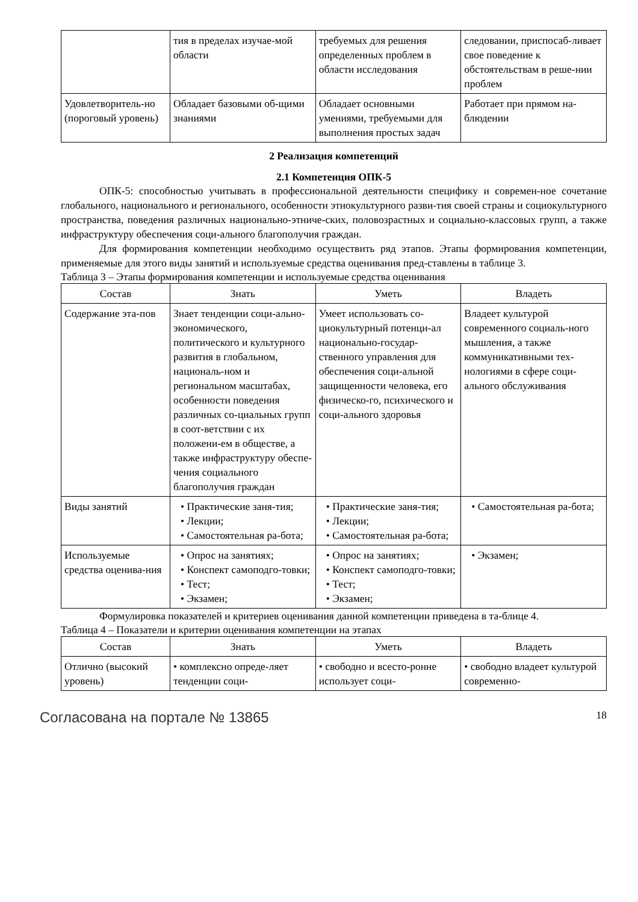| | тия в пределах изучае-мой области | требуемых для решения определенных проблем в области исследования | следовании, приспосаб-ливает свое поведение к обстоятельствам в реше-нии проблем |
| Удовлетворитель-но (пороговый уровень) | Обладает базовыми об-щими знаниями | Обладает основными умениями, требуемыми для выполнения простых задач | Работает при прямом на-блюдении |
2 Реализация компетенций
2.1 Компетенция ОПК-5
ОПК-5: способностью учитывать в профессиональной деятельности специфику и современ-ное сочетание глобального, национального и регионального, особенности этнокультурного разви-тия своей страны и социокультурного пространства, поведения различных национально-этниче-ских, половозрастных и социально-классовых групп, а также инфраструктуру обеспечения соци-ального благополучия граждан.
Для формирования компетенции необходимо осуществить ряд этапов. Этапы формирования компетенции, применяемые для этого виды занятий и используемые средства оценивания пред-ставлены в таблице 3.
Таблица 3 – Этапы формирования компетенции и используемые средства оценивания
| Состав | Знать | Уметь | Владеть |
| --- | --- | --- | --- |
| Содержание эта-пов | Знает тенденции соци-ально-экономического, политического и культурного развития в глобальном, националь-ном и региональном масштабах, особенности поведения различных со-циальных групп в соот-ветствии с их положени-ем в обществе, а также инфраструктуру обеспе-чения социального благополучия граждан | Умеет использовать со-циокультурный потенци-ал национально-государ-ственного управления для обеспечения соци-альной защищенности человека, его физическо-го, психического и соци-ального здоровья | Владеет культурой современного социаль-ного мышления, а также коммуникативными тех-нологиями в сфере соци-ального обслуживания |
| Виды занятий | • Практические заня-тия; • Лекции; • Самостоятельная ра-бота; | • Практические заня-тия; • Лекции; • Самостоятельная ра-бота; | • Самостоятельная ра-бота; |
| Используемые средства оценива-ния | • Опрос на занятиях; • Конспект самоподго-товки; • Тест; • Экзамен; | • Опрос на занятиях; • Конспект самоподго-товки; • Тест; • Экзамен; | • Экзамен; |
Формулировка показателей и критериев оценивания данной компетенции приведена в та-блице 4.
Таблица 4 – Показатели и критерии оценивания компетенции на этапах
| Состав | Знать | Уметь | Владеть |
| --- | --- | --- | --- |
| Отлично (высокий уровень) | • комплексно опреде-ляет тенденции соци- | • свободно и всесто-ронне использует соци- | • свободно владеет культурой современно- |
Согласована на портале № 13865 18